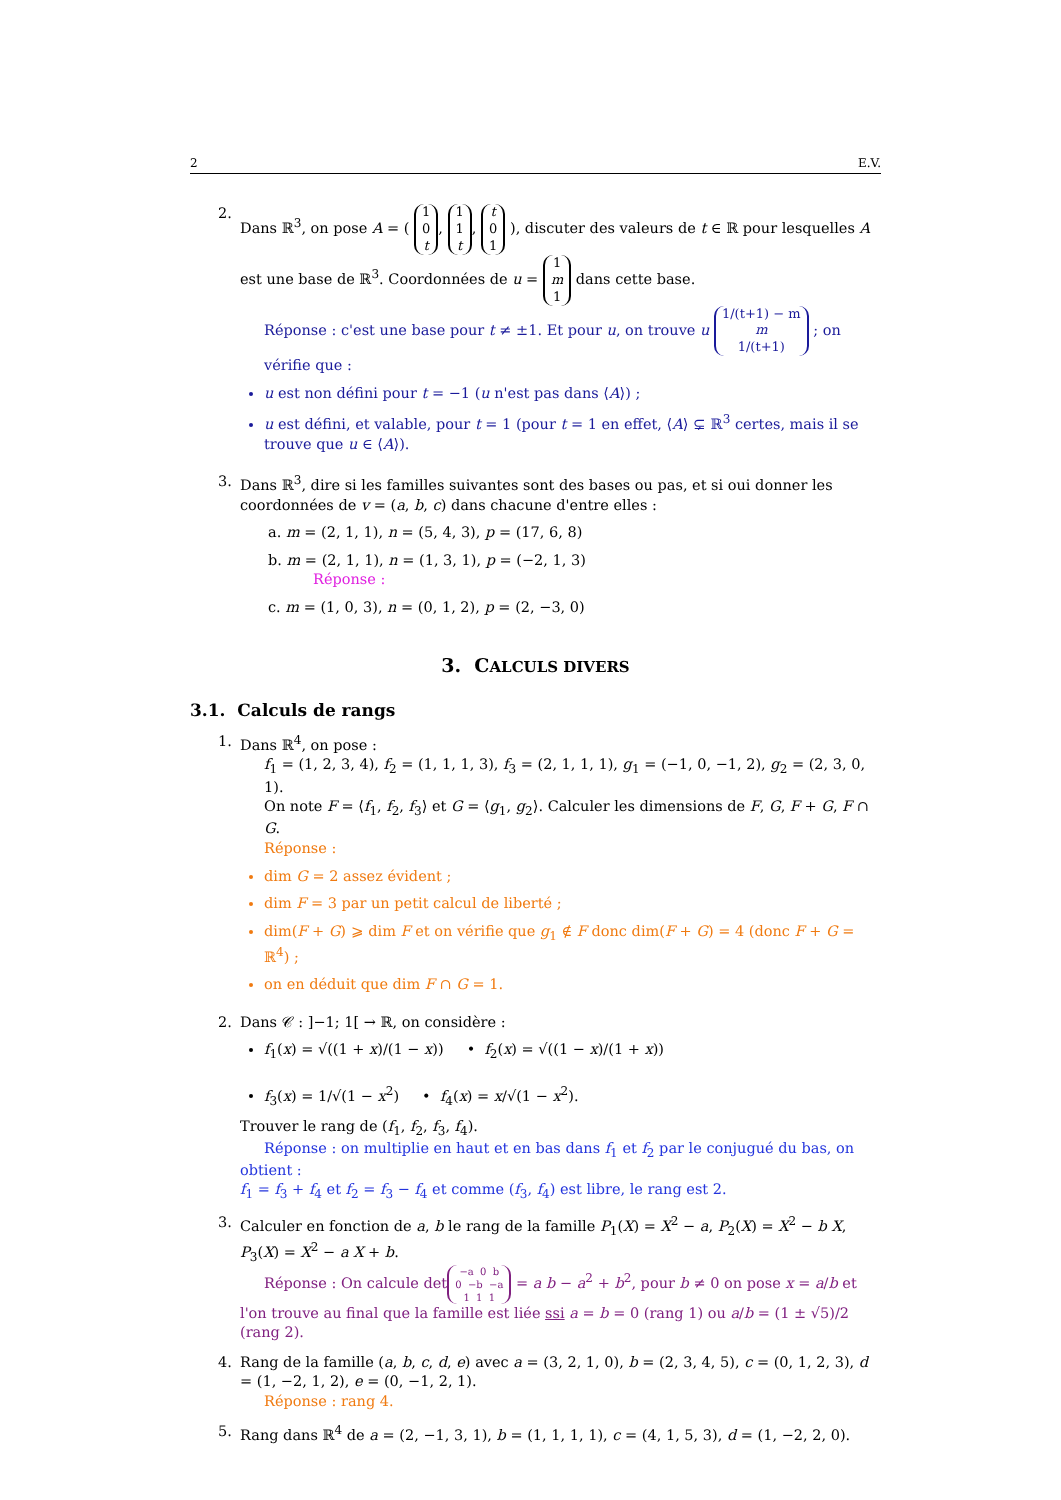2 E.V.
2. Dans ℝ<sup>3</sup>, on pose A = ( 1
0
t, 1
1
t, t
0
1 ), discuter des valeurs de t ∈ ℝ pour lesquelles A est une base de ℝ<sup>3</sup>. Coordonnées de u = 1
m
1 dans cette base.
Réponse : c'est une base pour t ≠ ±1. Et pour u, on trouve u 1/(t+1) − m
m
1/(t+1) ; on vérifie que :
u est non défini pour t = −1 (u n'est pas dans ⟨A⟩) ;
u est défini, et valable, pour t = 1 (pour t = 1 en effet, ⟨A⟩ ⊊ ℝ<sup>3</sup> certes, mais il se trouve que u ∈ ⟨A⟩).
3. Dans ℝ<sup>3</sup>, dire si les familles suivantes sont des bases ou pas, et si oui donner les coordonnées de v = (a, b, c) dans chacune d'entre elles :
a. m = (2, 1, 1), n = (5, 4, 3), p = (17, 6, 8)
b. m = (2, 1, 1), n = (1, 3, 1), p = (−2, 1, 3)
Réponse :
c. m = (1, 0, 3), n = (0, 1, 2), p = (2, −3, 0)
3. CALCULS DIVERS
3.1. Calculs de rangs
1. Dans ℝ<sup>4</sup>, on pose :
f<sub>1</sub> = (1, 2, 3, 4), f<sub>2</sub> = (1, 1, 1, 3), f<sub>3</sub> = (2, 1, 1, 1), g<sub>1</sub> = (−1, 0, −1, 2), g<sub>2</sub> = (2, 3, 0, 1).
On note F = ⟨f<sub>1</sub>, f<sub>2</sub>, f<sub>3</sub>⟩ et G = ⟨g<sub>1</sub>, g<sub>2</sub>⟩. Calculer les dimensions de F, G, F + G, F ∩ G.
Réponse :
dim G = 2 assez évident ;
dim F = 3 par un petit calcul de liberté ;
dim(F + G) ⩾ dim F et on vérifie que g<sub>1</sub> ∉ F donc dim(F + G) = 4 (donc F + G = ℝ<sup>4</sup>) ;
on en déduit que dim F ∩ G = 1.
2. Dans 𝒞 : ]−1; 1[ → ℝ, on considère :
f<sub>1</sub>(x) = √((1 + x)/(1 − x)) • f<sub>2</sub>(x) = √((1 − x)/(1 + x))
f<sub>3</sub>(x) = 1/√(1 − x<sup>2</sup>) • f<sub>4</sub>(x) = x/√(1 − x<sup>2</sup>).
Trouver le rang de (f<sub>1</sub>, f<sub>2</sub>, f<sub>3</sub>, f<sub>4</sub>).
Réponse : on multiplie en haut et en bas dans f<sub>1</sub> et f<sub>2</sub> par le conjugué du bas, on obtient :
f<sub>1</sub> = f<sub>3</sub> + f<sub>4</sub> et f<sub>2</sub> = f<sub>3</sub> − f<sub>4</sub> et comme (f<sub>3</sub>, f<sub>4</sub>) est libre, le rang est 2.
3. Calculer en fonction de a, b le rang de la famille P<sub>1</sub>(X) = X<sup>2</sup> − a, P<sub>2</sub>(X) = X<sup>2</sup> − b X, P<sub>3</sub>(X) = X<sup>2</sup> − a X + b.
Réponse : On calcule det −a 0 b
0 −b −a
1 1 1 = a b − a<sup>2</sup> + b<sup>2</sup>, pour b ≠ 0 on pose x = a/b et l'on trouve au final que la famille est liée ssi a = b = 0 (rang 1) ou a/b = (1 ± √5)/2 (rang 2).
4. Rang de la famille (a, b, c, d, e) avec a = (3, 2, 1, 0), b = (2, 3, 4, 5), c = (0, 1, 2, 3), d = (1, −2, 1, 2), e = (0, −1, 2, 1).
Réponse : rang 4.
5. Rang dans ℝ<sup>4</sup> de a = (2, −1, 3, 1), b = (1, 1, 1, 1), c = (4, 1, 5, 3), d = (1, −2, 2, 0).